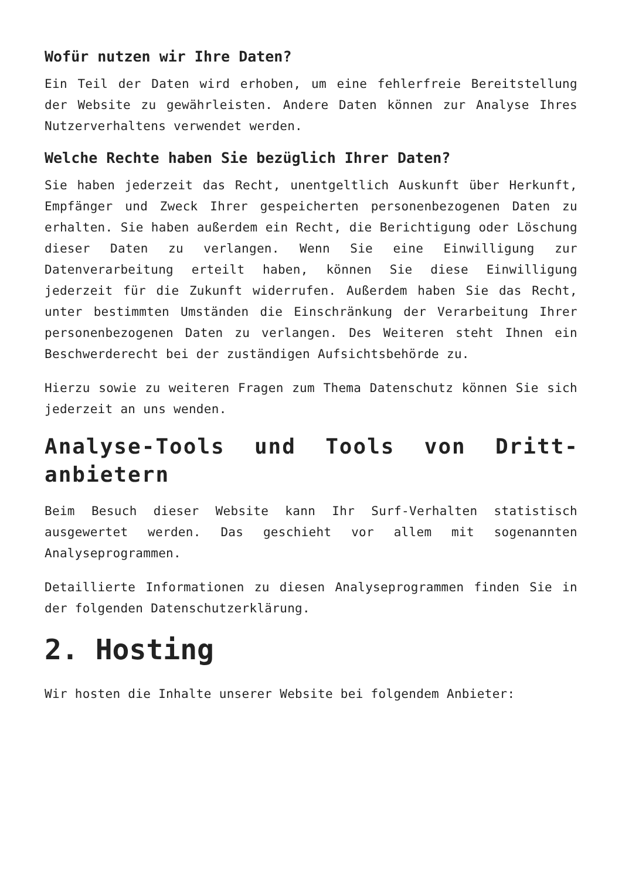Wofür nutzen wir Ihre Daten?
Ein Teil der Daten wird erhoben, um eine fehlerfreie Bereitstellung der Website zu gewährleisten. Andere Daten können zur Analyse Ihres Nutzerverhaltens verwendet werden.
Welche Rechte haben Sie bezüglich Ihrer Daten?
Sie haben jederzeit das Recht, unentgeltlich Auskunft über Herkunft, Empfänger und Zweck Ihrer gespeicherten personenbezogenen Daten zu erhalten. Sie haben außerdem ein Recht, die Berichtigung oder Löschung dieser Daten zu verlangen. Wenn Sie eine Einwilligung zur Datenverarbeitung erteilt haben, können Sie diese Einwilligung jederzeit für die Zukunft widerrufen. Außerdem haben Sie das Recht, unter bestimmten Umständen die Einschränkung der Verarbeitung Ihrer personenbezogenen Daten zu verlangen. Des Weiteren steht Ihnen ein Beschwerderecht bei der zuständigen Aufsichtsbehörde zu.
Hierzu sowie zu weiteren Fragen zum Thema Datenschutz können Sie sich jederzeit an uns wenden.
Analyse-Tools und Tools von Dritt­anbietern
Beim Besuch dieser Website kann Ihr Surf-Verhalten statistisch ausgewertet werden. Das geschieht vor allem mit sogenannten Analyseprogrammen.
Detaillierte Informationen zu diesen Analyseprogrammen finden Sie in der folgenden Datenschutzerklärung.
2. Hosting
Wir hosten die Inhalte unserer Website bei folgendem Anbieter: